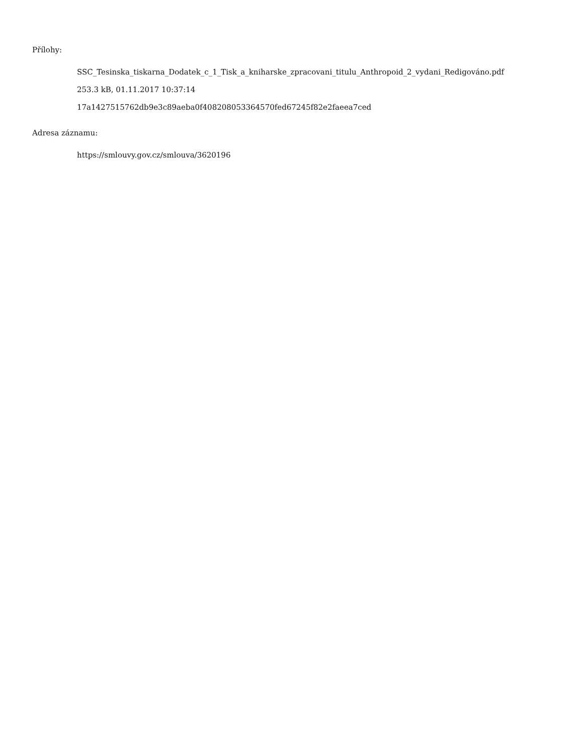Přílohy:
SSC_Tesinska_tiskarna_Dodatek_c_1_Tisk_a_kniharske_zpracovani_titulu_Anthropoid_2_vydani_Redigováno.pdf
253.3 kB, 01.11.2017 10:37:14
17a1427515762db9e3c89aeba0f408208053364570fed67245f82e2faeea7ced
Adresa záznamu:
https://smlouvy.gov.cz/smlouva/3620196